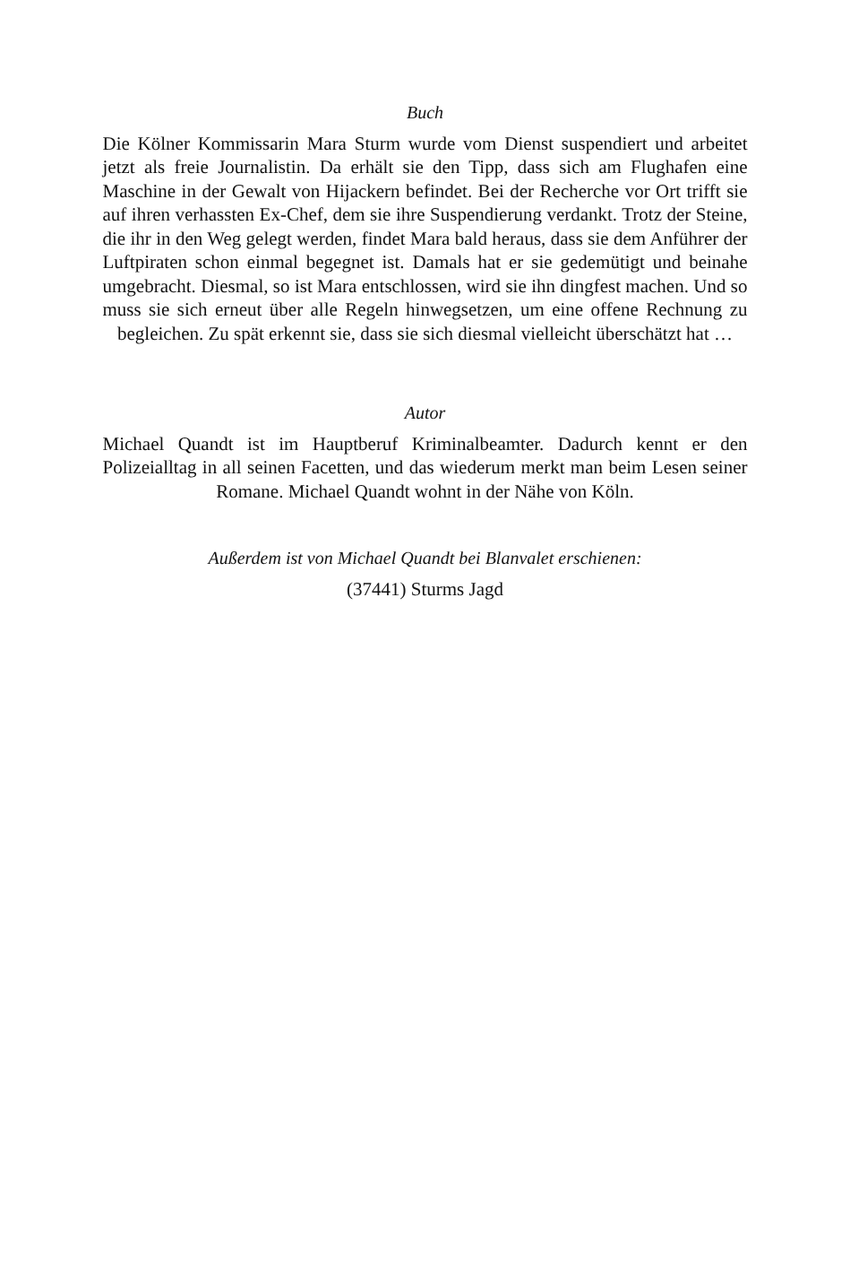Buch
Die Kölner Kommissarin Mara Sturm wurde vom Dienst suspendiert und arbeitet jetzt als freie Journalistin. Da erhält sie den Tipp, dass sich am Flughafen eine Maschine in der Gewalt von Hijackern befindet. Bei der Recherche vor Ort trifft sie auf ihren verhassten Ex-Chef, dem sie ihre Suspendierung verdankt. Trotz der Steine, die ihr in den Weg gelegt werden, findet Mara bald heraus, dass sie dem Anführer der Luftpiraten schon einmal begegnet ist. Damals hat er sie gedemütigt und beinahe umgebracht. Diesmal, so ist Mara entschlossen, wird sie ihn dingfest machen. Und so muss sie sich erneut über alle Regeln hinwegsetzen, um eine offene Rechnung zu begleichen. Zu spät erkennt sie, dass sie sich diesmal vielleicht überschätzt hat …
Autor
Michael Quandt ist im Hauptberuf Kriminalbeamter. Dadurch kennt er den Polizeialltag in all seinen Facetten, und das wiederum merkt man beim Lesen seiner Romane. Michael Quandt wohnt in der Nähe von Köln.
Außerdem ist von Michael Quandt bei Blanvalet erschienen:
(37441) Sturms Jagd